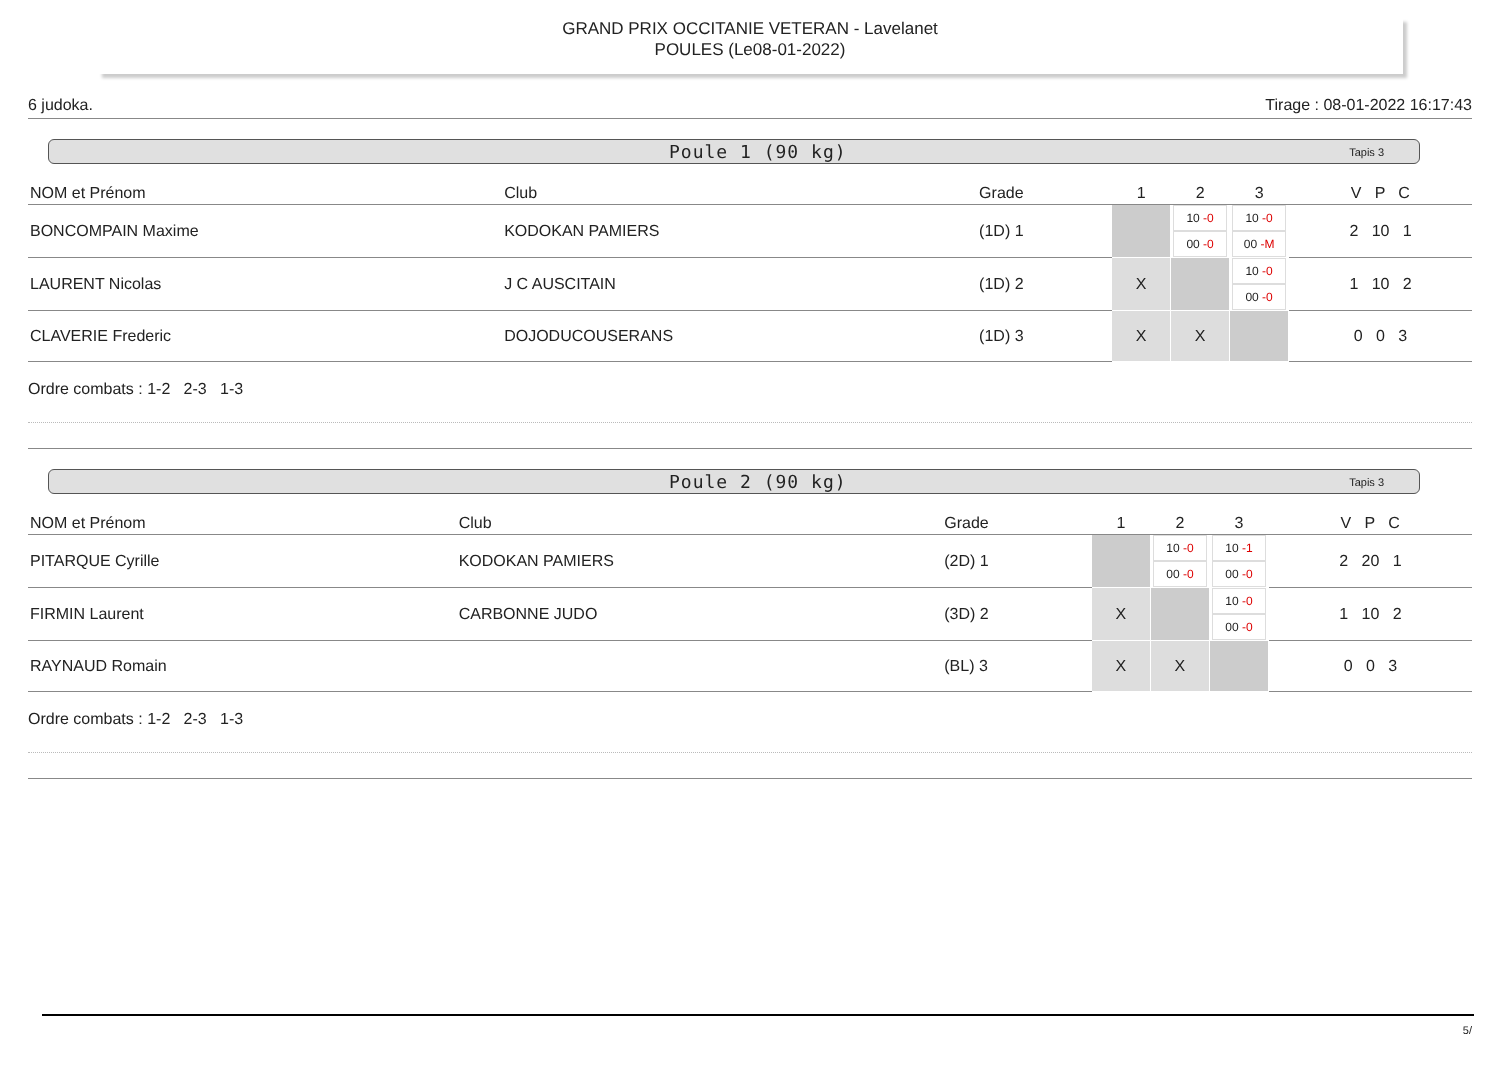GRAND PRIX OCCITANIE VETERAN - Lavelanet
POULES (Le08-01-2022)
6 judoka. Tirage : 08-01-2022 16:17:43
Poule 1 (90 kg) Tapis 3
| NOM et Prénom | Club | Grade | 1 | 2 | 3 | V P C |
| --- | --- | --- | --- | --- | --- | --- |
| BONCOMPAIN Maxime | KODOKAN PAMIERS | (1D) 1 | | 10 -0 00 -0 | 10 -0 00 -M | 2 10 1 |
| LAURENT Nicolas | J C AUSCITAIN | (1D) 2 | X | | 10 -0 00 -0 | 1 10 2 |
| CLAVERIE Frederic | DOJODUCOUSERANS | (1D) 3 | X | X | | 0 0 3 |
Ordre combats : 1-2 2-3 1-3
Poule 2 (90 kg) Tapis 3
| NOM et Prénom | Club | Grade | 1 | 2 | 3 | V P C |
| --- | --- | --- | --- | --- | --- | --- |
| PITARQUE Cyrille | KODOKAN PAMIERS | (2D) 1 | | 10 -0 00 -0 | 10 -1 00 -0 | 2 20 1 |
| FIRMIN Laurent | CARBONNE JUDO | (3D) 2 | X | | 10 -0 00 -0 | 1 10 2 |
| RAYNAUD Romain | | (BL) 3 | X | X | | 0 0 3 |
Ordre combats : 1-2 2-3 1-3
5/